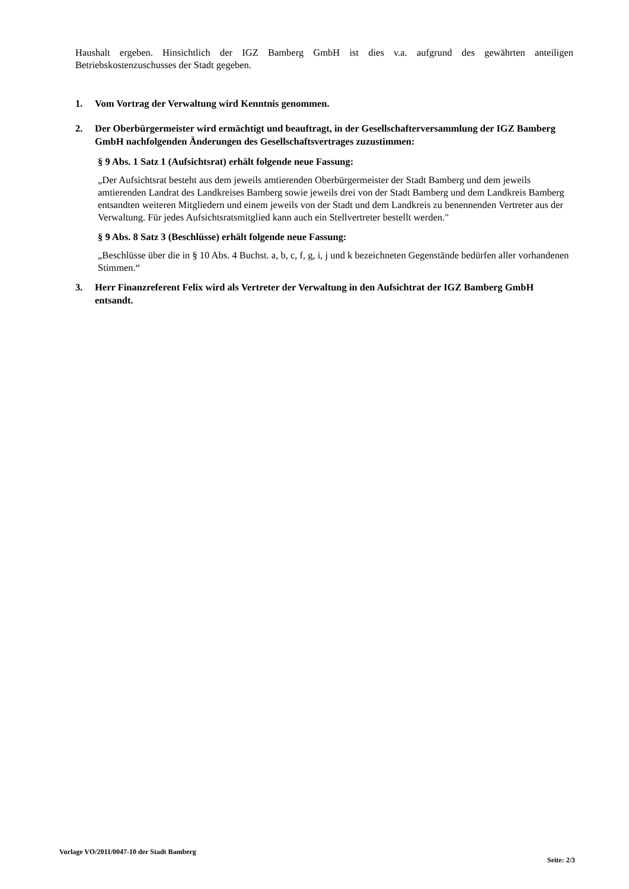Haushalt ergeben. Hinsichtlich der IGZ Bamberg GmbH ist dies v.a. aufgrund des gewährten anteiligen Betriebskostenzuschusses der Stadt gegeben.
1. Vom Vortrag der Verwaltung wird Kenntnis genommen.
2. Der Oberbürgermeister wird ermächtigt und beauftragt, in der Gesellschafterversammlung der IGZ Bamberg GmbH nachfolgenden Änderungen des Gesellschaftsvertrages zuzustimmen:
§ 9 Abs. 1 Satz 1 (Aufsichtsrat) erhält folgende neue Fassung:
„Der Aufsichtsrat besteht aus dem jeweils amtierenden Oberbürgermeister der Stadt Bamberg und dem jeweils amtierenden Landrat des Landkreises Bamberg sowie jeweils drei von der Stadt Bamberg und dem Landkreis Bamberg entsandten weiteren Mitgliedern und einem jeweils von der Stadt und dem Landkreis zu benennenden Vertreter aus der Verwaltung. Für jedes Aufsichtsratsmitglied kann auch ein Stellvertreter bestellt werden."
§ 9 Abs. 8 Satz 3 (Beschlüsse) erhält folgende neue Fassung:
„Beschlüsse über die in § 10 Abs. 4 Buchst. a, b, c, f, g, i, j und k bezeichneten Gegenstände bedürfen aller vorhandenen Stimmen.“
3. Herr Finanzreferent Felix wird als Vertreter der Verwaltung in den Aufsichtrat der IGZ Bamberg GmbH entsandt.
Vorlage VO/2011/0047-10 der Stadt Bamberg Seite: 2/3